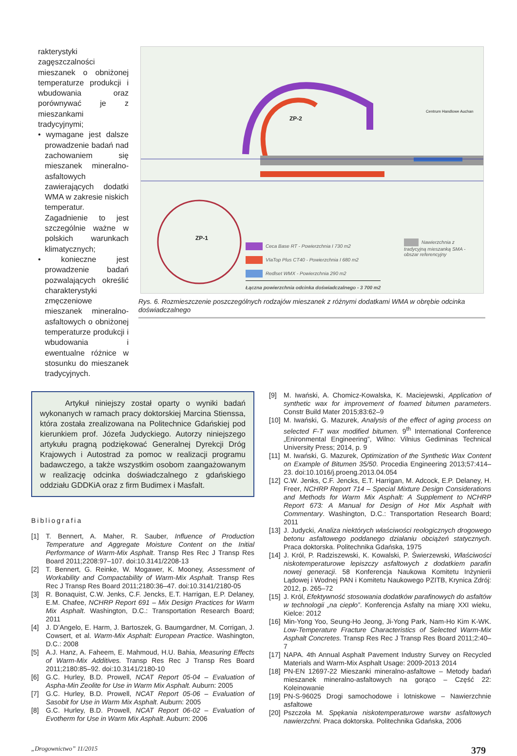rakterystyki zagęszczalności mieszanek o obniżonej temperaturze produkcji i wbudowania oraz porównywać je z mieszankami tradycyjnymi;
• wymagane jest dalsze prowadzenie badań nad zachowaniem się mieszanek mineralno-asfaltowych zawierających dodatki WMA w zakresie niskich temperatur. Zagadnienie to jest szczególnie ważne w polskich warunkach klimatycznych;
• konieczne jest prowadzenie badań pozwalających określić charakterystyki zmęczeniowe mieszanek mineralno-asfaltowych o obniżonej temperaturze produkcji i wbudowania i ewentualne różnice w stosunku do mieszanek tradycyjnych.
ZP-2
ZP-1
Centrum Handlowe Auchan
Ceca Base RT - Powierzchnia I 730 m2
VIaTop Plus CT40 - Powierzchnia I 680 m2
Redlset WMX - Powierzchnia 290 m2
Łączna powierzchnia odcinka doświadczalnego - 3 700 m2
Nawierzchnia z tradycyjną mieszanką SMA - obszar referencyjny
Rys. 6. Rozmieszczenie poszczególnych rodzajów mieszanek z różnymi dodatkami WMA w obrębie odcinka doświadczalnego
Artykuł niniejszy został oparty o wyniki badań wykonanych w ramach pracy doktorskiej Marcina Stienssa, która została zrealizowana na Politechnice Gdańskiej pod kierunkiem prof. Józefa Judyckiego. Autorzy niniejszego artykułu pragną podziękować Generalnej Dyrekcji Dróg Krajowych i Autostrad za pomoc w realizacji programu badawczego, a także wszystkim osobom zaangażowanym w realizację odcinka doświadczalnego z gdańskiego oddziału GDDKiA oraz z firm Budimex i Masfalt.
Bibliografia
[1] T. Bennert, A. Maher, R. Sauber, Influence of Production Temperature and Aggregate Moisture Content on the Initial Performance of Warm-Mix Asphalt. Transp Res Rec J Transp Res Board 2011;2208:97–107. doi:10.3141/2208-13
[2] T. Bennert, G. Reinke, W. Mogawer, K. Mooney, Assessment of Workability and Compactability of Warm-Mix Asphalt. Transp Res Rec J Transp Res Board 2011;2180:36–47. doi:10.3141/2180-05
[3] R. Bonaquist, C.W. Jenks, C.F. Jencks, E.T. Harrigan, E.P. Delaney, E.M. Chafee, NCHRP Report 691 – Mix Design Practices for Warm Mix Asphalt. Washington, D.C.: Transportation Research Board; 2011
[4] J. D’Angelo, E. Harm, J. Bartoszek, G. Baumgardner, M. Corrigan, J. Cowsert, et al. Warm-Mix Asphalt: European Practice. Washington, D.C.: 2008
[5] A.J. Hanz, A. Faheem, E. Mahmoud, H.U. Bahia, Measuring Effects of Warm-Mix Additives. Transp Res Rec J Transp Res Board 2011;2180:85–92. doi:10.3141/2180-10
[6] G.C. Hurley, B.D. Prowell, NCAT Report 05-04 – Evaluation of Aspha-Min Zeolite for Use in Warm Mix Asphalt. Auburn: 2005
[7] G.C. Hurley, B.D. Prowell, NCAT Report 05-06 – Evaluation of Sasobit for Use in Warm Mix Asphalt. Auburn: 2005
[8] G.C. Hurley, B.D. Prowell, NCAT Report 06-02 – Evaluation of Evotherm for Use in Warm Mix Asphalt. Auburn: 2006
[9] M. Iwański, A. Chomicz-Kowalska, K. Maciejewski, Application of synthetic wax for improvement of foamed bitumen parameters. Constr Build Mater 2015;83:62–9
[10] M. Iwański, G. Mazurek, Analysis of the effect of aging process on selected F-T wax modified bitumen. 9<sup>th</sup> International Conference „Enironmental Engineering”, Wilno: Vilnius Gediminas Technical University Press; 2014, p. 9
[11] M. Iwański, G. Mazurek, Optimization of the Synthetic Wax Content on Example of Bitumen 35/50. Procedia Engineering 2013;57:414–23. doi:10.1016/j.proeng.2013.04.054
[12] C.W. Jenks, C.F. Jencks, E.T. Harrigan, M. Adcock, E.P. Delaney, H. Freer, NCHRP Report 714 – Special Mixture Design Considerations and Methods for Warm Mix Asphalt: A Supplement to NCHRP Report 673: A Manual for Design of Hot Mix Asphalt with Commentary. Washington, D.C.: Transportation Research Board; 2011
[13] J. Judycki, Analiza niektórych właściwości reologicznych drogowego betonu asfaltowego poddanego działaniu obciążeń statycznych. Praca doktorska. Politechnika Gdańska, 1975
[14] J. Król, P. Radziszewski, K. Kowalski, P. Świerzewski, Właściwości niskotemperaturowe lepiszczy asfaltowych z dodatkiem parafin nowej generacji. 58 Konferencja Naukowa Komitetu Inżynierii Lądowej i Wodnej PAN i Komitetu Naukowego PZITB, Krynica Zdrój: 2012, p. 265–72
[15] J. Król, Efektywność stosowania dodatków parafinowych do asfaltów w technologii „na ciepło”. Konferencja Asfalty na miarę XXI wieku, Kielce: 2012
[16] Min-Yong Yoo, Seung-Ho Jeong, Ji-Yong Park, Nam-Ho Kim K-WK. Low-Temperature Fracture Characteristics of Selected Warm-Mix Asphalt Concretes. Transp Res Rec J Transp Res Board 2011;2:40–7
[17] NAPA. 4th Annual Asphalt Pavement Industry Survey on Recycled Materials and Warm-Mix Asphalt Usage: 2009-2013 2014
[18] PN-EN 12697-22 Mieszanki mineralno-asfaltowe – Metody badań mieszanek mineralno-asfaltowych na gorąco – Część 22: Koleinowanie
[19] PN-S-96025 Drogi samochodowe i lotniskowe – Nawierzchnie asfaltowe
[20] Pszczoła M. Spękania niskotemperaturowe warstw asfaltowych nawierzchni. Praca doktorska. Politechnika Gdańska, 2006
„Drogownictwo” 11/2015 379